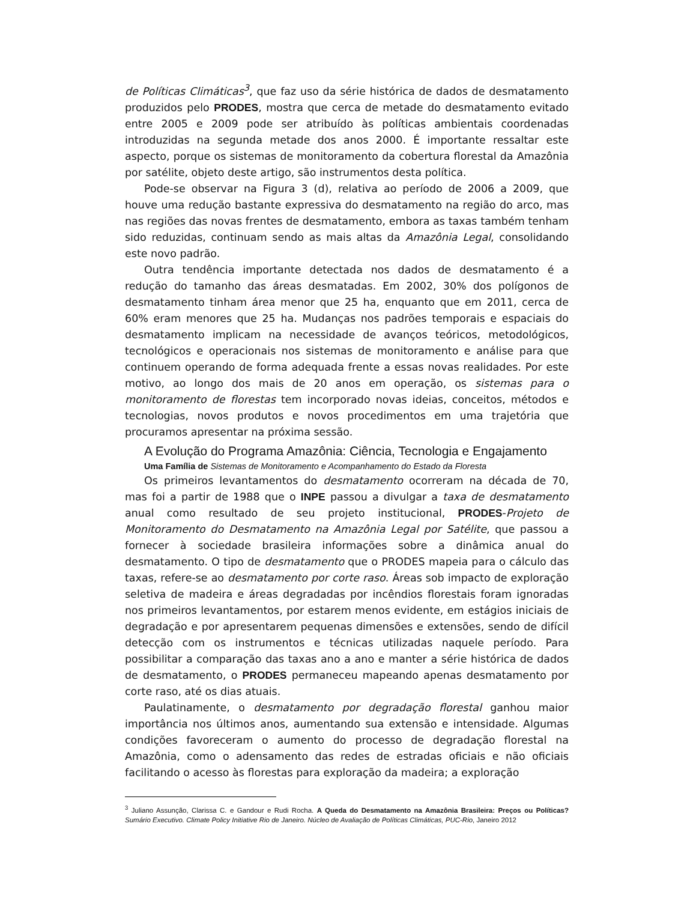de Políticas Climáticas<sup>3</sup>, que faz uso da série histórica de dados de desmatamento produzidos pelo PRODES, mostra que cerca de metade do desmatamento evitado entre 2005 e 2009 pode ser atribuído às políticas ambientais coordenadas introduzidas na segunda metade dos anos 2000. É importante ressaltar este aspecto, porque os sistemas de monitoramento da cobertura florestal da Amazônia por satélite, objeto deste artigo, são instrumentos desta política.
Pode-se observar na Figura 3 (d), relativa ao período de 2006 a 2009, que houve uma redução bastante expressiva do desmatamento na região do arco, mas nas regiões das novas frentes de desmatamento, embora as taxas também tenham sido reduzidas, continuam sendo as mais altas da Amazônia Legal, consolidando este novo padrão.
Outra tendência importante detectada nos dados de desmatamento é a redução do tamanho das áreas desmatadas. Em 2002, 30% dos polígonos de desmatamento tinham área menor que 25 ha, enquanto que em 2011, cerca de 60% eram menores que 25 ha. Mudanças nos padrões temporais e espaciais do desmatamento implicam na necessidade de avanços teóricos, metodológicos, tecnológicos e operacionais nos sistemas de monitoramento e análise para que continuem operando de forma adequada frente a essas novas realidades. Por este motivo, ao longo dos mais de 20 anos em operação, os sistemas para o monitoramento de florestas tem incorporado novas ideias, conceitos, métodos e tecnologias, novos produtos e novos procedimentos em uma trajetória que procuramos apresentar na próxima sessão.
A Evolução do Programa Amazônia: Ciência, Tecnologia e Engajamento
Uma Família de Sistemas de Monitoramento e Acompanhamento do Estado da Floresta
Os primeiros levantamentos do desmatamento ocorreram na década de 70, mas foi a partir de 1988 que o INPE passou a divulgar a taxa de desmatamento anual como resultado de seu projeto institucional, PRODES-Projeto de Monitoramento do Desmatamento na Amazônia Legal por Satélite, que passou a fornecer à sociedade brasileira informações sobre a dinâmica anual do desmatamento. O tipo de desmatamento que o PRODES mapeia para o cálculo das taxas, refere-se ao desmatamento por corte raso. Áreas sob impacto de exploração seletiva de madeira e áreas degradadas por incêndios florestais foram ignoradas nos primeiros levantamentos, por estarem menos evidente, em estágios iniciais de degradação e por apresentarem pequenas dimensões e extensões, sendo de difícil detecção com os instrumentos e técnicas utilizadas naquele período. Para possibilitar a comparação das taxas ano a ano e manter a série histórica de dados de desmatamento, o PRODES permaneceu mapeando apenas desmatamento por corte raso, até os dias atuais.
Paulatinamente, o desmatamento por degradação florestal ganhou maior importância nos últimos anos, aumentando sua extensão e intensidade. Algumas condições favoreceram o aumento do processo de degradação florestal na Amazônia, como o adensamento das redes de estradas oficiais e não oficiais facilitando o acesso às florestas para exploração da madeira; a exploração
<sup>3</sup> Juliano Assunção, Clarissa C. e Gandour e Rudi Rocha. A Queda do Desmatamento na Amazônia Brasileira: Preços ou Políticas? Sumário Executivo. Climate Policy Initiative Rio de Janeiro. Núcleo de Avaliação de Políticas Climáticas, PUC-Rio, Janeiro 2012